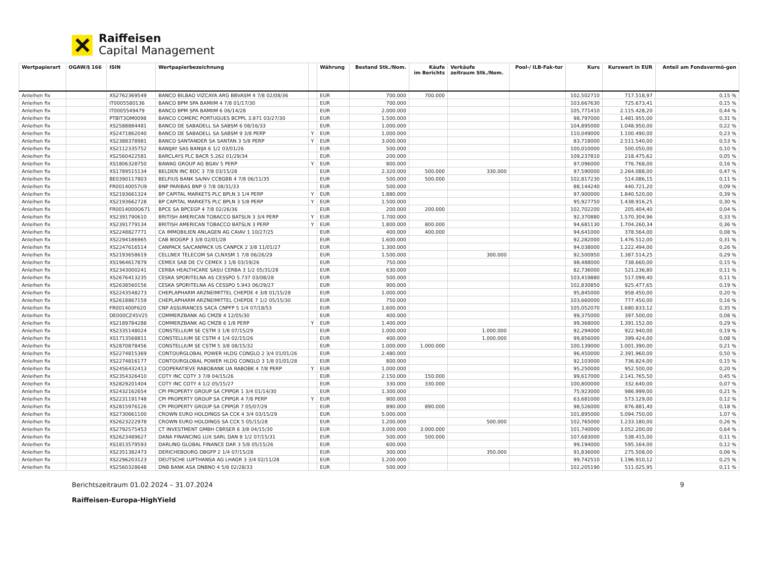Raiffeisen
Capital Management
| Wertpapierart | OGAW/§ 166 | ISIN | Wertpapierbezeichnung | | Währung | Bestand Stk./Nom. | Käufe im Berichts | Verkäufe zeitraum Stk./Nom. | Pool-/ ILB-Fak-tor | Kurs | Kurswert in EUR | Anteil am Fondsvermö-gen |
| --- | --- | --- | --- | --- | --- | --- | --- | --- | --- | --- | --- | --- |
| Anleihen fix | | XS2762369549 | BANCO BILBAO VIZCAYA ARG BBVASM 4 7/8 02/08/36 | | EUR | 700.000 | 700.000 | | | 102,502710 | 717.518,97 | 0,15 % |
| Anleihen fix | | IT0005580136 | BANCO BPM SPA BAMIIM 4 7/8 01/17/30 | | EUR | 700.000 | | | | 103,667630 | 725.673,41 | 0,15 % |
| Anleihen fix | | IT0005549479 | BANCO BPM SPA BAMIIM 6 06/14/28 | | EUR | 2.000.000 | | | | 105,771410 | 2.115.428,20 | 0,44 % |
| Anleihen fix | | PTBIT3OM0098 | BANCO COMERC PORTUGUES BCPPL 3.871 03/27/30 | | EUR | 1.500.000 | | | | 98,797000 | 1.481.955,00 | 0,31 % |
| Anleihen fix | | XS2588884481 | BANCO DE SABADELL SA SABSM 6 08/16/33 | | EUR | 1.000.000 | | | | 104,895000 | 1.048.950,00 | 0,22 % |
| Anleihen fix | | XS2471862040 | BANCO DE SABADELL SA SABSM 9 3/8 PERP | Y | EUR | 1.000.000 | | | | 110,049000 | 1.100.490,00 | 0,23 % |
| Anleihen fix | | XS2388378981 | BANCO SANTANDER SA SANTAN 3 5/8 PERP | Y | EUR | 3.000.000 | | | | 83,718000 | 2.511.540,00 | 0,53 % |
| Anleihen fix | | XS2112335752 | BANIJAY SAS BANIJA 6 1/2 03/01/26 | | EUR | 500.000 | | | | 100,010000 | 500.050,00 | 0,10 % |
| Anleihen fix | | XS2560422581 | BARCLAYS PLC BACR 5.262 01/29/34 | | EUR | 200.000 | | | | 109,237810 | 218.475,62 | 0,05 % |
| Anleihen fix | | XS1806328750 | BAWAG GROUP AG BGAV 5 PERP | Y | EUR | 800.000 | | | | 97,096000 | 776.768,00 | 0,16 % |
| Anleihen fix | | XS1789515134 | BELDEN INC BDC 3 7/8 03/15/28 | | EUR | 2.320.000 | 500.000 | 330.000 | | 97,590000 | 2.264.088,00 | 0,47 % |
| Anleihen fix | | BE0390117803 | BELFIUS BANK SA/NV CCBGBB 4 7/8 06/11/35 | | EUR | 500.000 | 500.000 | | | 102,817230 | 514.086,15 | 0,11 % |
| Anleihen fix | | FR00140057U9 | BNP PARIBAS BNP 0 7/8 08/31/33 | | EUR | 500.000 | | | | 88,144240 | 440.721,20 | 0,09 % |
| Anleihen fix | | XS2193661324 | BP CAPITAL MARKETS PLC BPLN 3 1/4 PERP | Y | EUR | 1.880.000 | | | | 97,900000 | 1.840.520,00 | 0,39 % |
| Anleihen fix | | XS2193662728 | BP CAPITAL MARKETS PLC BPLN 3 5/8 PERP | Y | EUR | 1.500.000 | | | | 95,927750 | 1.438.916,25 | 0,30 % |
| Anleihen fix | | FR0014000O671 | BPCE SA BPCEGP 4 7/8 02/26/36 | | EUR | 200.000 | 200.000 | | | 102,702200 | 205.404,40 | 0,04 % |
| Anleihen fix | | XS2391790610 | BRITISH AMERICAN TOBACCO BATSLN 3 3/4 PERP | Y | EUR | 1.700.000 | | | | 92,370880 | 1.570.304,96 | 0,33 % |
| Anleihen fix | | XS2391779134 | BRITISH AMERICAN TOBACCO BATSLN 3 PERP | Y | EUR | 1.800.000 | 800.000 | | | 94,681130 | 1.704.260,34 | 0,36 % |
| Anleihen fix | | XS2248827771 | CA IMMOBILIEN ANLAGEN AG CAIAV 1 10/27/25 | | EUR | 400.000 | 400.000 | | | 94,641000 | 378.564,00 | 0,08 % |
| Anleihen fix | | XS2294186965 | CAB BIOGRP 3 3/8 02/01/28 | | EUR | 1.600.000 | | | | 92,282000 | 1.476.512,00 | 0,31 % |
| Anleihen fix | | XS2247616514 | CANPACK SA/CANPACK US CANPCK 2 3/8 11/01/27 | | EUR | 1.300.000 | | | | 94,038000 | 1.222.494,00 | 0,26 % |
| Anleihen fix | | XS2193658619 | CELLNEX TELECOM SA CLNXSM 1 7/8 06/26/29 | | EUR | 1.500.000 | | 300.000 | | 92,500950 | 1.387.514,25 | 0,29 % |
| Anleihen fix | | XS1964617879 | CEMEX SAB DE CV CEMEX 3 1/8 03/19/26 | | EUR | 750.000 | | | | 98,488000 | 738.660,00 | 0,15 % |
| Anleihen fix | | XS2343000241 | CERBA HEALTHCARE SASU CERBA 3 1/2 05/31/28 | | EUR | 630.000 | | | | 82,736000 | 521.236,80 | 0,11 % |
| Anleihen fix | | XS2676413235 | CESKA SPORITELNA AS CESSPO 5.737 03/08/28 | | EUR | 500.000 | | | | 103,419880 | 517.099,40 | 0,11 % |
| Anleihen fix | | XS2638560156 | CESKA SPORITELNA AS CESSPO 5.943 06/29/27 | | EUR | 900.000 | | | | 102,830850 | 925.477,65 | 0,19 % |
| Anleihen fix | | XS2243548273 | CHEPLAPHARM ARZNEIMITTEL CHEPDE 4 3/8 01/15/28 | | EUR | 1.000.000 | | | | 95,845000 | 958.450,00 | 0,20 % |
| Anleihen fix | | XS2618867159 | CHEPLAPHARM ARZNEIMITTEL CHEPDE 7 1/2 05/15/30 | | EUR | 750.000 | | | | 103,660000 | 777.450,00 | 0,16 % |
| Anleihen fix | | FR001400F620 | CNP ASSURANCES SACA CNPFP 5 1/4 07/18/53 | | EUR | 1.600.000 | | | | 105,052070 | 1.680.833,12 | 0,35 % |
| Anleihen fix | | DE000CZ45V25 | COMMERZBANK AG CMZB 4 12/05/30 | | EUR | 400.000 | | | | 99,375000 | 397.500,00 | 0,08 % |
| Anleihen fix | | XS2189784288 | COMMERZBANK AG CMZB 6 1/8 PERP | Y | EUR | 1.400.000 | | | | 99,368000 | 1.391.152,00 | 0,29 % |
| Anleihen fix | | XS2335148024 | CONSTELLIUM SE CSTM 3 1/8 07/15/29 | | EUR | 1.000.000 | | 1.000.000 | | 92,294000 | 922.940,00 | 0,19 % |
| Anleihen fix | | XS1713568811 | CONSTELLIUM SE CSTM 4 1/4 02/15/26 | | EUR | 400.000 | | 1.000.000 | | 99,856000 | 399.424,00 | 0,08 % |
| Anleihen fix | | XS2870878456 | CONSTELLIUM SE CSTM 5 3/8 08/15/32 | | EUR | 1.000.000 | 1.000.000 | | | 100,139000 | 1.001.390,00 | 0,21 % |
| Anleihen fix | | XS2274815369 | CONTOURGLOBAL POWER HLDG CONGLO 2 3/4 01/01/26 | | EUR | 2.480.000 | | | | 96,450000 | 2.391.960,00 | 0,50 % |
| Anleihen fix | | XS2274816177 | CONTOURGLOBAL POWER HLDG CONGLO 3 1/8 01/01/28 | | EUR | 800.000 | | | | 92,103000 | 736.824,00 | 0,15 % |
| Anleihen fix | | XS2456432413 | COOPERATIEVE RABOBANK UA RABOBK 4 7/8 PERP | Y | EUR | 1.000.000 | | | | 95,250000 | 952.500,00 | 0,20 % |
| Anleihen fix | | XS2354326410 | COTY INC COTY 3 7/8 04/15/26 | | EUR | 2.150.000 | 150.000 | | | 99,617000 | 2.141.765,50 | 0,45 % |
| Anleihen fix | | XS2829201404 | COTY INC COTY 4 1/2 05/15/27 | | EUR | 330.000 | 330.000 | | | 100,800000 | 332.640,00 | 0,07 % |
| Anleihen fix | | XS2432162654 | CPI PROPERTY GROUP SA CPIPGR 1 3/4 01/14/30 | | EUR | 1.300.000 | | | | 75,923000 | 986.999,00 | 0,21 % |
| Anleihen fix | | XS2231191748 | CPI PROPERTY GROUP SA CPIPGR 4 7/8 PERP | Y | EUR | 900.000 | | | | 63,681000 | 573.129,00 | 0,12 % |
| Anleihen fix | | XS2815976126 | CPI PROPERTY GROUP SA CPIPGR 7 05/07/29 | | EUR | 890.000 | 890.000 | | | 98,526000 | 876.881,40 | 0,18 % |
| Anleihen fix | | XS2730661100 | CROWN EURO HOLDINGS SA CCK 4 3/4 03/15/29 | | EUR | 5.000.000 | | | | 101,895000 | 5.094.750,00 | 1,07 % |
| Anleihen fix | | XS2623222978 | CROWN EURO HOLDINGS SA CCK 5 05/15/28 | | EUR | 1.200.000 | | 500.000 | | 102,765000 | 1.233.180,00 | 0,26 % |
| Anleihen fix | | XS2792575453 | CT INVESTMENT GMBH CBRSER 6 3/8 04/15/30 | | EUR | 3.000.000 | 3.000.000 | | | 101,740000 | 3.052.200,00 | 0,64 % |
| Anleihen fix | | XS2623489627 | DANA FINANCING LUX SARL DAN 8 1/2 07/15/31 | | EUR | 500.000 | 500.000 | | | 107,683000 | 538.415,00 | 0,11 % |
| Anleihen fix | | XS1813579593 | DARLING GLOBAL FINANCE DAR 3 5/8 05/15/26 | | EUR | 600.000 | | | | 99,194000 | 595.164,00 | 0,12 % |
| Anleihen fix | | XS2351382473 | DERICHEBOURG DBGFP 2 1/4 07/15/28 | | EUR | 300.000 | | 350.000 | | 91,836000 | 275.508,00 | 0,06 % |
| Anleihen fix | | XS2296203123 | DEUTSCHE LUFTHANSA AG LHAGR 3 3/4 02/11/28 | | EUR | 1.200.000 | | | | 99,742510 | 1.196.910,12 | 0,25 % |
| Anleihen fix | | XS2560328648 | DNB BANK ASA DNBNO 4 5/8 02/28/33 | | EUR | 500.000 | | | | 102,205190 | 511.025,95 | 0,11 % |
Berichtszeitraum 01.02.2024 – 31.07.2024
Raiffeisen-Europa-HighYield
9